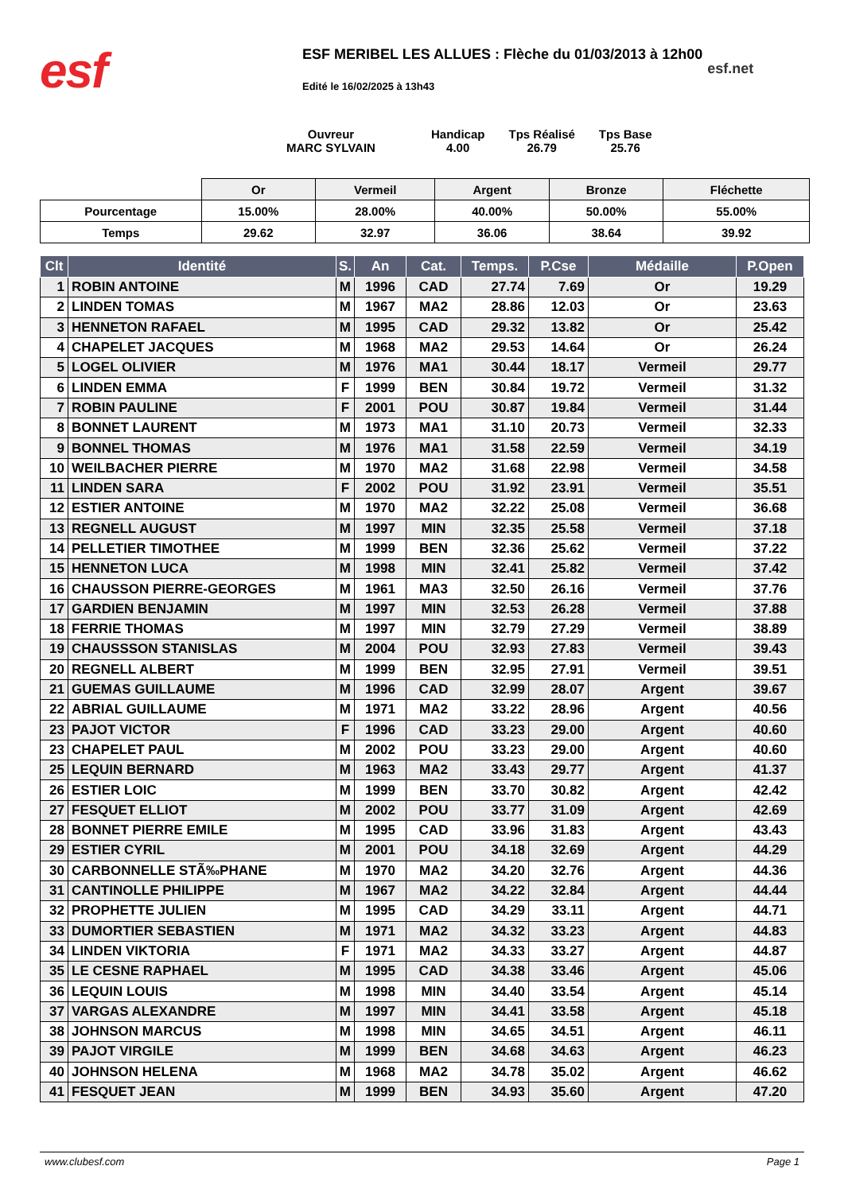esf
ESF MERIBEL LES ALLUES : Flèche du 01/03/2013 à 12h00
Edité le 16/02/2025 à 13h43
esf.net
Ouvreur
MARC SYLVAIN
Handicap
4.00
Tps Réalisé
26.79
Tps Base
25.76
| | Or | Vermeil | Argent | Bronze | Fléchette |
| Pourcentage | 15.00% | 28.00% | 40.00% | 50.00% | 55.00% |
| Temps | 29.62 | 32.97 | 36.06 | 38.64 | 39.92 |
| Clt | Identité | S. | An | Cat. | Temps. | P.Cse | Médaille | P.Open |
| --- | --- | --- | --- | --- | --- | --- | --- | --- |
| 1 | ROBIN ANTOINE | M | 1996 | CAD | 27.74 | 7.69 | Or | 19.29 |
| 2 | LINDEN TOMAS | M | 1967 | MA2 | 28.86 | 12.03 | Or | 23.63 |
| 3 | HENNETON RAFAEL | M | 1995 | CAD | 29.32 | 13.82 | Or | 25.42 |
| 4 | CHAPELET JACQUES | M | 1968 | MA2 | 29.53 | 14.64 | Or | 26.24 |
| 5 | LOGEL OLIVIER | M | 1976 | MA1 | 30.44 | 18.17 | Vermeil | 29.77 |
| 6 | LINDEN EMMA | F | 1999 | BEN | 30.84 | 19.72 | Vermeil | 31.32 |
| 7 | ROBIN PAULINE | F | 2001 | POU | 30.87 | 19.84 | Vermeil | 31.44 |
| 8 | BONNET LAURENT | M | 1973 | MA1 | 31.10 | 20.73 | Vermeil | 32.33 |
| 9 | BONNEL THOMAS | M | 1976 | MA1 | 31.58 | 22.59 | Vermeil | 34.19 |
| 10 | WEILBACHER PIERRE | M | 1970 | MA2 | 31.68 | 22.98 | Vermeil | 34.58 |
| 11 | LINDEN SARA | F | 2002 | POU | 31.92 | 23.91 | Vermeil | 35.51 |
| 12 | ESTIER ANTOINE | M | 1970 | MA2 | 32.22 | 25.08 | Vermeil | 36.68 |
| 13 | REGNELL AUGUST | M | 1997 | MIN | 32.35 | 25.58 | Vermeil | 37.18 |
| 14 | PELLETIER TIMOTHEE | M | 1999 | BEN | 32.36 | 25.62 | Vermeil | 37.22 |
| 15 | HENNETON LUCA | M | 1998 | MIN | 32.41 | 25.82 | Vermeil | 37.42 |
| 16 | CHAUSSON PIERRE-GEORGES | M | 1961 | MA3 | 32.50 | 26.16 | Vermeil | 37.76 |
| 17 | GARDIEN BENJAMIN | M | 1997 | MIN | 32.53 | 26.28 | Vermeil | 37.88 |
| 18 | FERRIE THOMAS | M | 1997 | MIN | 32.79 | 27.29 | Vermeil | 38.89 |
| 19 | CHAUSSSON STANISLAS | M | 2004 | POU | 32.93 | 27.83 | Vermeil | 39.43 |
| 20 | REGNELL ALBERT | M | 1999 | BEN | 32.95 | 27.91 | Vermeil | 39.51 |
| 21 | GUEMAS GUILLAUME | M | 1996 | CAD | 32.99 | 28.07 | Argent | 39.67 |
| 22 | ABRIAL GUILLAUME | M | 1971 | MA2 | 33.22 | 28.96 | Argent | 40.56 |
| 23 | PAJOT VICTOR | F | 1996 | CAD | 33.23 | 29.00 | Argent | 40.60 |
| 23 | CHAPELET PAUL | M | 2002 | POU | 33.23 | 29.00 | Argent | 40.60 |
| 25 | LEQUIN BERNARD | M | 1963 | MA2 | 33.43 | 29.77 | Argent | 41.37 |
| 26 | ESTIER LOIC | M | 1999 | BEN | 33.70 | 30.82 | Argent | 42.42 |
| 27 | FESQUET ELLIOT | M | 2002 | POU | 33.77 | 31.09 | Argent | 42.69 |
| 28 | BONNET PIERRE EMILE | M | 1995 | CAD | 33.96 | 31.83 | Argent | 43.43 |
| 29 | ESTIER CYRIL | M | 2001 | POU | 34.18 | 32.69 | Argent | 44.29 |
| 30 | CARBONNELLE STÃ‰PHANE | M | 1970 | MA2 | 34.20 | 32.76 | Argent | 44.36 |
| 31 | CANTINOLLE PHILIPPE | M | 1967 | MA2 | 34.22 | 32.84 | Argent | 44.44 |
| 32 | PROPHETTE JULIEN | M | 1995 | CAD | 34.29 | 33.11 | Argent | 44.71 |
| 33 | DUMORTIER SEBASTIEN | M | 1971 | MA2 | 34.32 | 33.23 | Argent | 44.83 |
| 34 | LINDEN VIKTORIA | F | 1971 | MA2 | 34.33 | 33.27 | Argent | 44.87 |
| 35 | LE CESNE RAPHAEL | M | 1995 | CAD | 34.38 | 33.46 | Argent | 45.06 |
| 36 | LEQUIN LOUIS | M | 1998 | MIN | 34.40 | 33.54 | Argent | 45.14 |
| 37 | VARGAS ALEXANDRE | M | 1997 | MIN | 34.41 | 33.58 | Argent | 45.18 |
| 38 | JOHNSON MARCUS | M | 1998 | MIN | 34.65 | 34.51 | Argent | 46.11 |
| 39 | PAJOT VIRGILE | M | 1999 | BEN | 34.68 | 34.63 | Argent | 46.23 |
| 40 | JOHNSON HELENA | M | 1968 | MA2 | 34.78 | 35.02 | Argent | 46.62 |
| 41 | FESQUET JEAN | M | 1999 | BEN | 34.93 | 35.60 | Argent | 47.20 |
www.clubesf.com Page 1